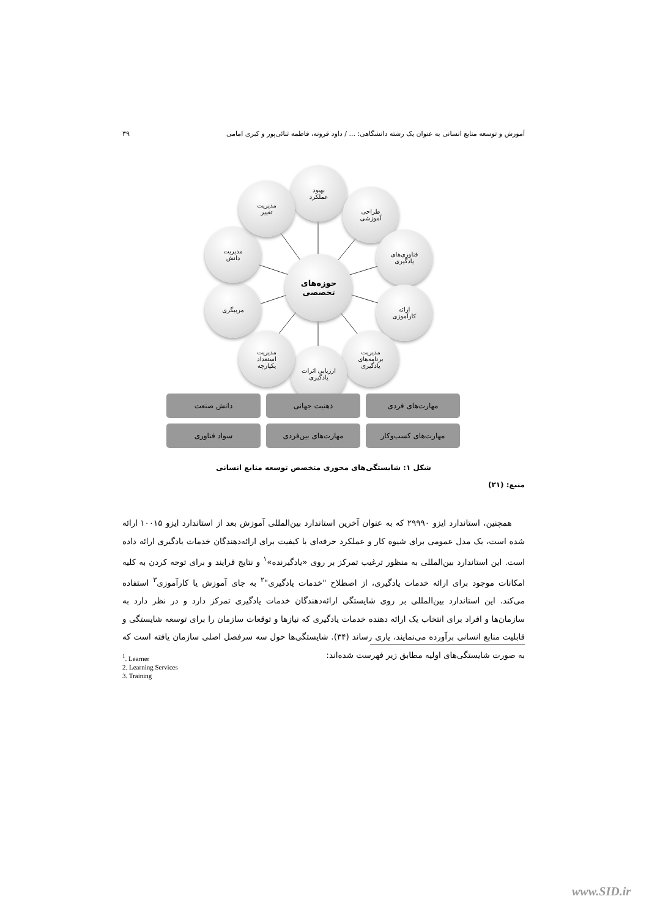آموزش و توسعه منابع انسانی به عنوان یک رشته دانشگاهی: ... / داود قرونه، فاطمه ثنائی‌پور و کبری امامی ۳۹
حوزه‌های
تخصصی
بهبود
عملکرد
طراحی
آموزشی
فناوری‌های
یادگیری
ارائه
کارآموزی
مدیریت
برنامه‌های
یادگیری
ارزیابی اثرات
یادگیری
مدیریت
استعداد
یکپارچه
مربیگری
مدیریت
دانش
مدیریت
تغییر
مهارت‌های فردی
ذهنیت جهانی
دانش صنعت
مهارت‌های کسب‌وکار
مهارت‌های بین‌فردی
سواد فناوری
شکل ۱: شایستگی‌های محوری متخصص توسعه منابع انسانی
منبع: (۲۱)
همچنین، استاندارد ایزو ۲۹۹۹۰ که به عنوان آخرین استاندارد بین‌المللی آموزش بعد از استاندارد ایزو ۱۰۰۱۵ ارائه شده است، یک مدل عمومی برای شیوه کار و عملکرد حرفه‌ای با کیفیت برای ارائه‌دهندگان خدمات یادگیری ارائه داده است. این استاندارد بین‌المللی به منظور ترغیب تمرکز بر روی «یادگیرنده»<sup>۱</sup> و نتایج فرایند و برای توجه کردن به کلیه امکانات موجود برای ارائه خدمات یادگیری، از اصطلاح "خدمات یادگیری"<sup>۲</sup> به جای آموزش یا کارآموزی<sup>۳</sup> استفاده می‌کند. این استاندارد بین‌المللی بر روی شایستگی ارائه‌دهندگان خدمات یادگیری تمرکز دارد و در نظر دارد به سازمان‌ها و افراد برای انتخاب یک ارائه دهنده خدمات یادگیری که نیازها و توقعات سازمان را برای توسعه شایستگی و قابلیت منابع انسانی برآورده می‌نمایند، یاری رساند (۳۴). شایستگی‌ها حول سه سرفصل اصلی سازمان یافته است که به صورت شایستگی‌های اولیه مطابق زیر فهرست شده‌اند:
<sup>1</sup>. Learner
2. Learning Services
3. Training
www.SID.ir